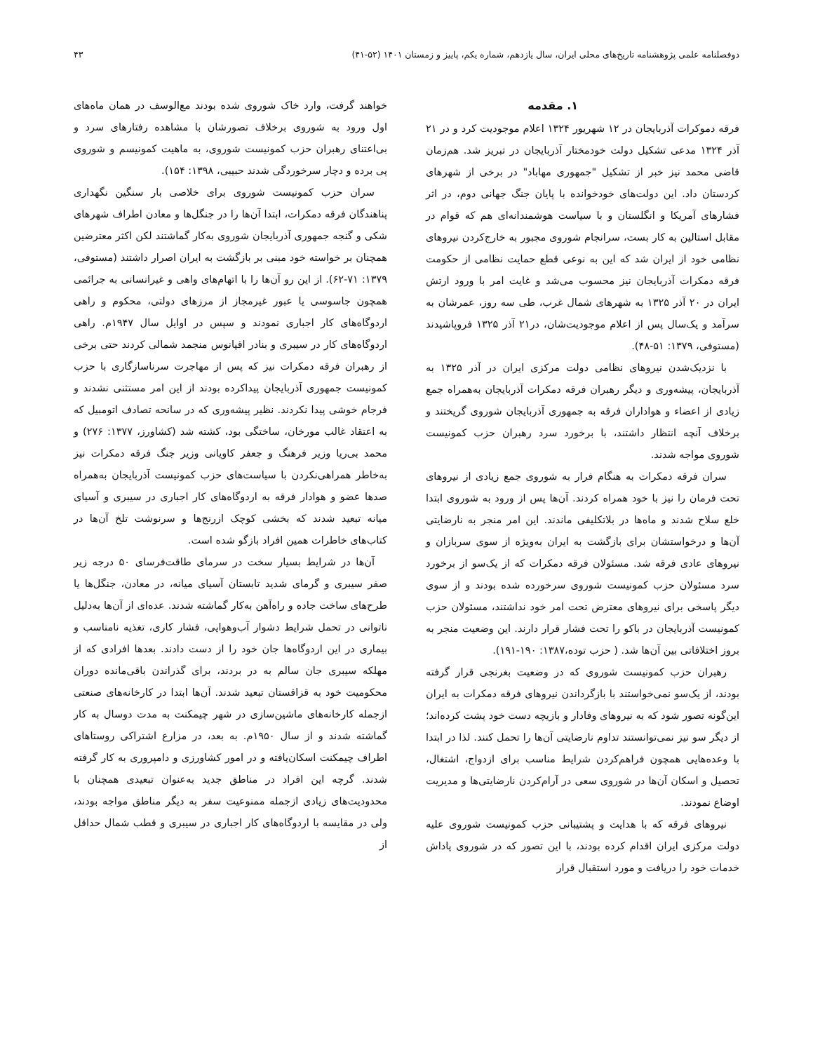دوفصلنامه علمی پژوهشنامه تاریخ‌های محلی ایران، سال یازدهم، شماره یکم، پاییز و زمستان ۱۴۰۱ (۵۲-۴۱) ۴۳
۱. مقدمه
فرقه دموکرات آذربایجان در ۱۲ شهریور ۱۳۲۴ اعلام موجودیت کرد و در ۲۱ آذر ۱۳۲۴ مدعی تشکیل دولت خودمختار آذربایجان در تبریز شد. هم‌زمان قاضی محمد نیز خبر از تشکیل "جمهوری مهاباد" در برخی از شهرهای کردستان داد. این دولت‌های خودخوانده با پایان جنگ جهانی دوم، در اثر فشارهای آمریکا و انگلستان و با سیاست هوشمندانه‌ای هم که قوام در مقابل استالین به کار بست، سرانجام شوروی مجبور به خارج‌کردن نیروهای نظامی خود از ایران شد که این به نوعی قطع حمایت نظامی از حکومت فرقه دمکرات آذربایجان نیز محسوب می‌شد و غایت امر با ورود ارتش ایران در ۲۰ آذر ۱۳۲۵ به شهرهای شمال غرب، طی سه روز، عمرشان به سرآمد و یک‌سال پس از اعلام موجودیت‌شان، در۲۱ آذر ۱۳۲۵ فروپاشیدند (مستوفی، ۱۳۷۹: ۵۱-۴۸).
با نزدیک‌شدن نیروهای نظامی دولت مرکزی ایران در آذر ۱۳۲۵ به آذربایجان، پیشه‌وری و دیگر رهبران فرقه دمکرات آذربایجان به‌همراه جمع زیادی از اعضاء و هواداران فرقه به جمهوری آذربایجان شوروی گریختند و برخلاف آنچه انتظار داشتند، با برخورد سرد رهبران حزب کمونیست شوروی مواجه شدند.
سران فرقه دمکرات به هنگام فرار به شوروی جمع زیادی از نیروهای تحت فرمان را نیز با خود همراه کردند. آن‌ها پس از ورود به شوروی ابتدا خلع سلاح شدند و ماه‌ها در بلاتکلیفی ماندند. این امر منجر به نارضایتی آن‌ها و درخواستشان برای بازگشت به ایران به‌ویژه از سوی سربازان و نیروهای عادی فرقه شد. مسئولان فرقه دمکرات که از یک‌سو از برخورد سرد مسئولان حزب کمونیست شوروی سرخورده شده بودند و از سوی دیگر پاسخی برای نیروهای معترض تحت امر خود نداشتند، مسئولان حزب کمونیست آذربایجان در باکو را تحت فشار قرار دارند. این وضعیت منجر به بروز اختلافاتی بین آن‌ها شد. ( حزب توده،۱۳۸۷: ۱۹۰-۱۹۱).
رهبران حزب کمونیست شوروی که در وضعیت بغرنجی قرار گرفته بودند، از یک‌سو نمی‌خواستند با بازگرداندن نیروهای فرقه دمکرات به ایران این‌گونه تصور شود که به نیروهای وفادار و بازیچه دست خود پشت کرده‌اند؛ از دیگر سو نیز نمی‌توانستند تداوم نارضایتی آن‌ها را تحمل کنند. لذا در ابتدا با وعده‌هایی همچون فراهم‌کردن شرایط مناسب برای ازدواج، اشتغال، تحصیل و اسکان آن‌ها در شوروی سعی در آرام‌کردن نارضایتی‌ها و مدیریت اوضاع نمودند.
نیروهای فرقه که با هدایت و پشتیبانی حزب کمونیست شوروی علیه دولت مرکزی ایران اقدام کرده بودند، با این تصور که در شوروی پاداش خدمات خود را دریافت و مورد استقبال قرار
خواهند گرفت، وارد خاک شوروی شده بودند مع‌الوسف در همان ماه‌های اول ورود به شوروی برخلاف تصورشان با مشاهده رفتارهای سرد و بی‌اعتنای رهبران حزب کمونیست شوروی، به ماهیت کمونیسم و شوروی پی برده و دچار سرخوردگی شدند حبیبی، ۱۳۹۸: ۱۵۴).
سران حزب کمونیست شوروی برای خلاصی بار سنگین نگهداری پناهندگان فرقه دمکرات، ابتدا آن‌ها را در جنگل‌ها و معادن اطراف شهرهای شکی و گنجه جمهوری آذربایجان شوروی به‌کار گماشتند لکن اکثر معترضین همچنان بر خواسته خود مبنی بر بازگشت به ایران اصرار داشتند (مستوفی، ۱۳۷۹: ۷۱-۶۲). از این رو آن‌ها را با اتهام‌های واهی و غیرانسانی به جرائمی همچون جاسوسی یا عبور غیرمجاز از مرزهای دولتی، محکوم و راهی اردوگاه‌های کار اجباری نمودند و سپس در اوایل سال ۱۹۴۷م. راهی اردوگاه‌های کار در سیبری و بنادر اقیانوس منجمد شمالی کردند حتی برخی از رهبران فرقه دمکرات نیز که پس از مهاجرت سرناسازگاری با حزب کمونیست جمهوری آذربایجان پیداکرده بودند از این امر مستثنی نشدند و فرجام خوشی پیدا نکردند. نظیر پیشه‌وری که در سانحه تصادف اتومبیل که به اعتقاد غالب مورخان، ساختگی بود، کشته شد (کشاورز، ۱۳۷۷: ۲۷۶) و محمد بی‌ریا وزیر فرهنگ و جعفر کاویانی وزیر جنگ فرقه دمکرات نیز به‌خاطر همراهی‌نکردن با سیاست‌های حزب کمونیست آذربایجان به‌همراه صدها عضو و هوادار فرقه به اردوگاه‌های کار اجباری در سیبری و آسیای میانه تبعید شدند که بخشی کوچک ازرنج‌ها و سرنوشت تلخ آن‌ها در کتاب‌های خاطرات همین افراد بازگو شده است.
آن‌ها در شرایط بسیار سخت در سرمای طاقت‌فرسای ۵۰ درجه زیر صفر سیبری و گرمای شدید تابستان آسیای میانه، در معادن، جنگل‌ها یا طرح‌های ساخت جاده و راه‌آهن به‌کار گماشته شدند. عده‌ای از آن‌ها به‌دلیل ناتوانی در تحمل شرایط دشوار آب‌وهوایی، فشار کاری، تغذیه نامناسب و بیماری در این اردوگاه‌ها جان خود را از دست دادند. بعدها افرادی که از مهلکه سیبری جان سالم به در بردند، برای گذراندن باقی‌مانده دوران محکومیت خود به قزاقستان تبعید شدند. آن‌ها ابتدا در کارخانه‌های صنعتی ازجمله کارخانه‌های ماشین‌سازی در شهر چیمکنت به مدت دوسال به کار گماشته شدند و از سال ۱۹۵۰م. به بعد، در مزارع اشتراکی روستاهای اطراف چیمکنت اسکان‌یافته و در امور کشاورزی و دامپروری به کار گرفته شدند. گرچه این افراد در مناطق جدید به‌عنوان تبعیدی همچنان با محدودیت‌های زیادی ازجمله ممنوعیت سفر به دیگر مناطق مواجه بودند، ولی در مقایسه با اردوگاه‌های کار اجباری در سیبری و قطب شمال حداقل از